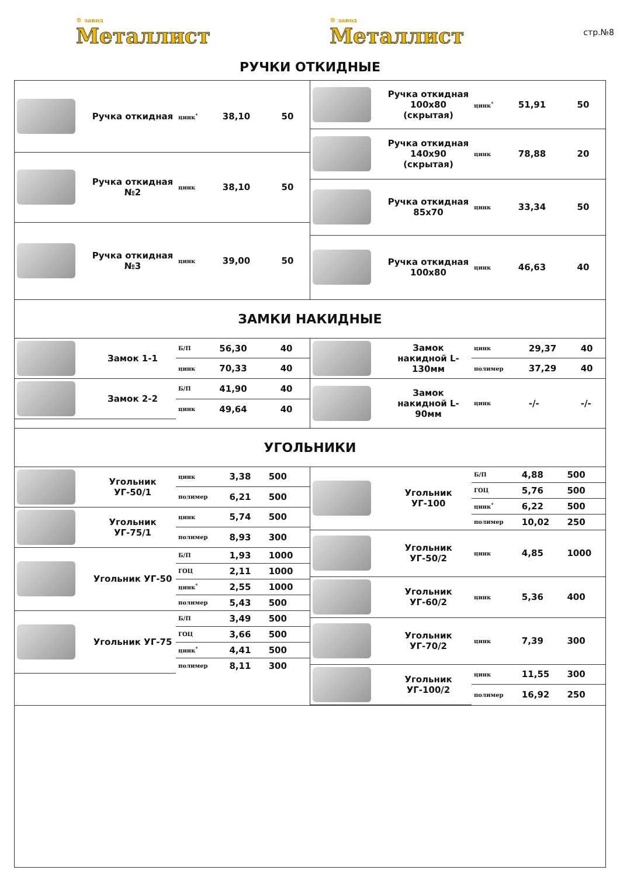® завод
Металлист
® завод
Металлист
стр.№8
РУЧКИ ОТКИДНЫЕ
| | Ручка откидная | цинк<sup>*</sup> | 38,10 | 50 |
| | Ручка откидная №2 | цинк | 38,10 | 50 |
| | Ручка откидная №3 | цинк | 39,00 | 50 |
| | Ручка откидная 100x80 (скрытая) | цинк<sup>*</sup> | 51,91 | 50 |
| | Ручка откидная 140x90 (скрытая) | цинк | 78,88 | 20 |
| | Ручка откидная 85x70 | цинк | 33,34 | 50 |
| | Ручка откидная 100x80 | цинк | 46,63 | 40 |
ЗАМКИ НАКИДНЫЕ
| | Замок 1-1 | Б/П | 56,30 | 40 |
| | | цинк | 70,33 | 40 |
| | Замок 2-2 | Б/П | 41,90 | 40 |
| | | цинк | 49,64 | 40 |
| | Замок накидной L-130мм | цинк | 29,37 | 40 |
| | | полимер | 37,29 | 40 |
| | Замок накидной L-90мм | цинк | -/- | -/- |
УГОЛЬНИКИ
| | Угольник УГ-50/1 | цинк | 3,38 | 500 |
| | | полимер | 6,21 | 500 |
| | Угольник УГ-75/1 | цинк | 5,74 | 500 |
| | | полимер | 8,93 | 300 |
| | Угольник УГ-50 | Б/П | 1,93 | 1000 |
| | | ГОЦ | 2,11 | 1000 |
| | | цинк<sup>*</sup> | 2,55 | 1000 |
| | | полимер | 5,43 | 500 |
| | Угольник УГ-75 | Б/П | 3,49 | 500 |
| | | ГОЦ | 3,66 | 500 |
| | | цинк<sup>*</sup> | 4,41 | 500 |
| | | полимер | 8,11 | 300 |
| | Угольник УГ-100 | Б/П | 4,88 | 500 |
| | | ГОЦ | 5,76 | 500 |
| | | цинк<sup>*</sup> | 6,22 | 500 |
| | | полимер | 10,02 | 250 |
| | Угольник УГ-50/2 | цинк | 4,85 | 1000 |
| | Угольник УГ-60/2 | цинк | 5,36 | 400 |
| | Угольник УГ-70/2 | цинк | 7,39 | 300 |
| | Угольник УГ-100/2 | цинк | 11,55 | 300 |
| | | полимер | 16,92 | 250 |